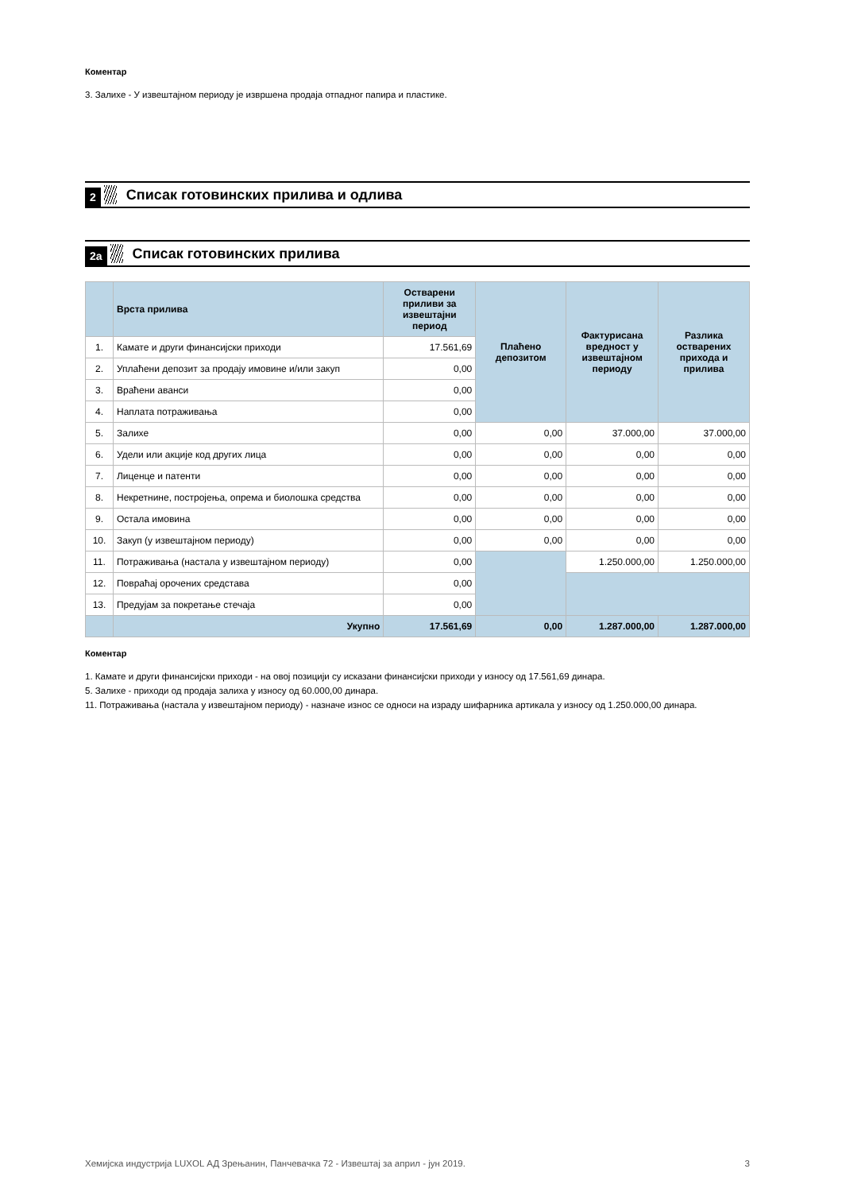Коментар
3. Залихе - У извештајном периоду је извршена продаја отпадног папира и пластике.
2
Списак готовинских прилива и одлива
2a
Списак готовинских прилива
| | Врста прилива | Остварени приливи за извештајни период | Плаћено депозитом | Фактурисана вредност у извештајном периоду | Разлика остварених прихода и прилива |
| --- | --- | --- | --- | --- | --- |
| 1. | Камате и други финансијски приходи | 17.561,69 | | | |
| 2. | Уплаћени депозит за продају имовине и/или закуп | 0,00 | | | |
| 3. | Враћени аванси | 0,00 | | | |
| 4. | Наплата потраживања | 0,00 | | | |
| 5. | Залихе | 0,00 | 0,00 | 37.000,00 | 37.000,00 |
| 6. | Удели или акције код других лица | 0,00 | 0,00 | 0,00 | 0,00 |
| 7. | Лиценце и патенти | 0,00 | 0,00 | 0,00 | 0,00 |
| 8. | Некретнине, постројења, опрема и биолошка средства | 0,00 | 0,00 | 0,00 | 0,00 |
| 9. | Остала имовина | 0,00 | 0,00 | 0,00 | 0,00 |
| 10. | Закуп (у извештајном периоду) | 0,00 | 0,00 | 0,00 | 0,00 |
| 11. | Потраживања (настала у извештајном периоду) | 0,00 | | 1.250.000,00 | 1.250.000,00 |
| 12. | Повраћај орочених средстава | 0,00 | | | |
| 13. | Предујам за покретање стечаја | 0,00 | | | |
| | Укупно | 17.561,69 | 0,00 | 1.287.000,00 | 1.287.000,00 |
Коментар
1. Камате и други финансијски приходи - на овој позицији су исказани финансијски приходи у износу од 17.561,69 динара.
5. Залихе - приходи од продаја залиха у износу од 60.000,00 динара.
11. Потраживања (настала у извештајном периоду) - назначе износ се односи на израду шифарника артикала у износу од 1.250.000,00 динара.
Хемијска индустрија LUXOL АД Зрењанин, Панчевачка 72 - Извештај за април - јун 2019. 3